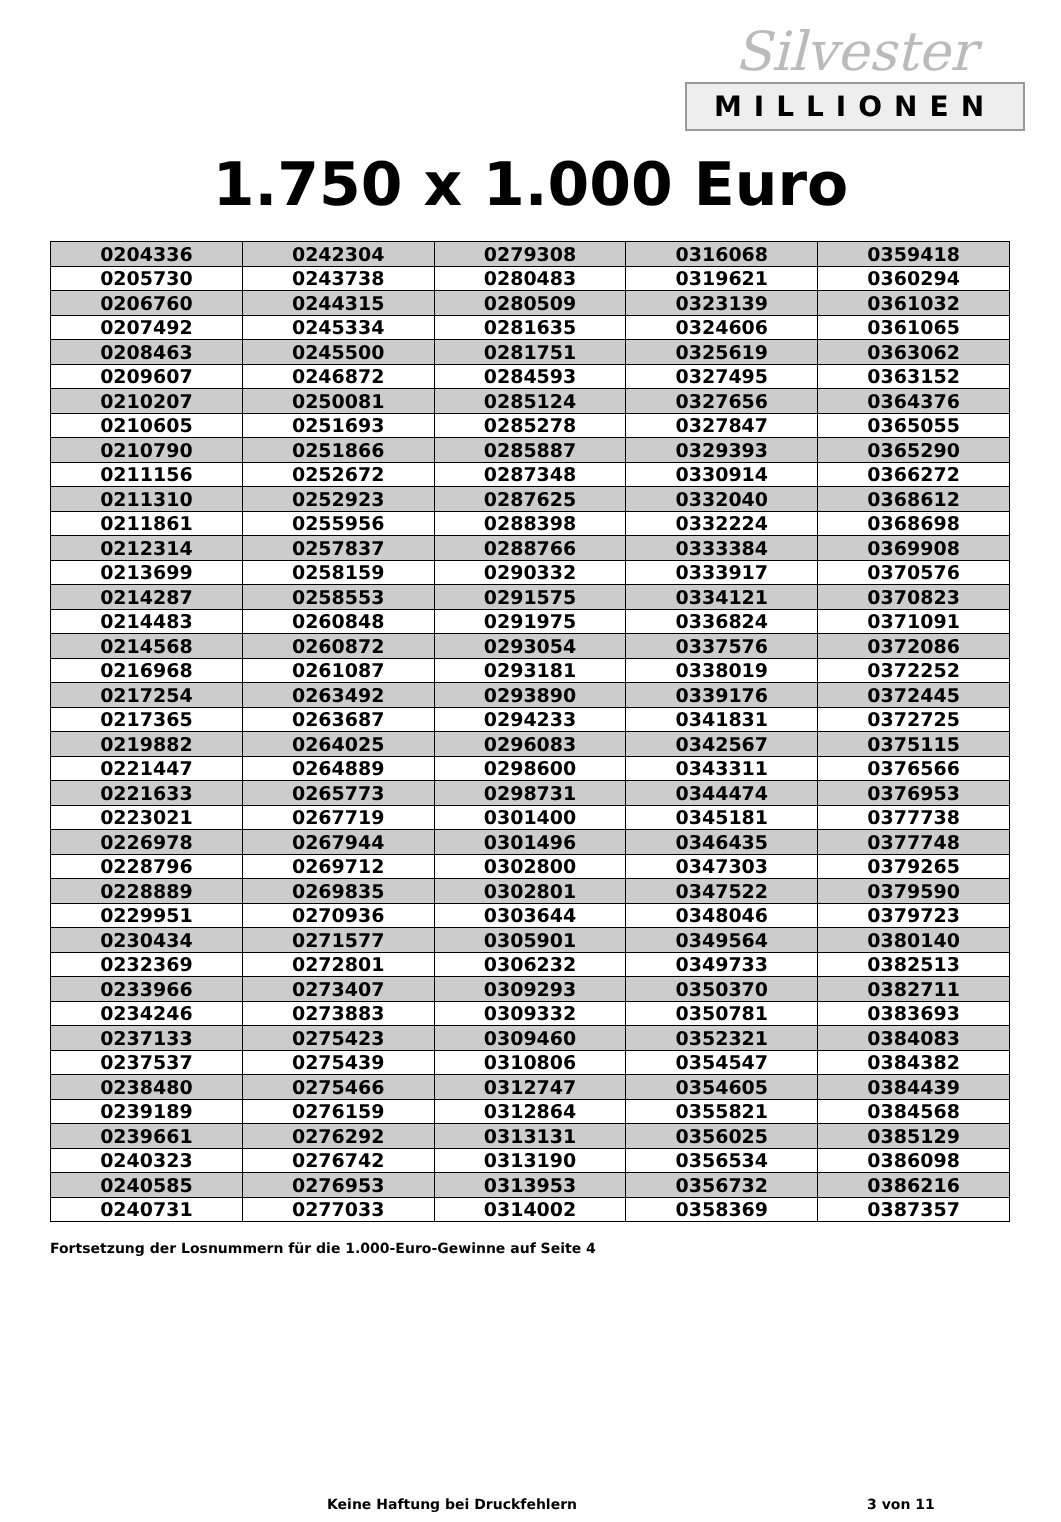Silvester
MILLIONEN
1.750 x 1.000 Euro
| 0204336 | 0242304 | 0279308 | 0316068 | 0359418 |
| 0205730 | 0243738 | 0280483 | 0319621 | 0360294 |
| 0206760 | 0244315 | 0280509 | 0323139 | 0361032 |
| 0207492 | 0245334 | 0281635 | 0324606 | 0361065 |
| 0208463 | 0245500 | 0281751 | 0325619 | 0363062 |
| 0209607 | 0246872 | 0284593 | 0327495 | 0363152 |
| 0210207 | 0250081 | 0285124 | 0327656 | 0364376 |
| 0210605 | 0251693 | 0285278 | 0327847 | 0365055 |
| 0210790 | 0251866 | 0285887 | 0329393 | 0365290 |
| 0211156 | 0252672 | 0287348 | 0330914 | 0366272 |
| 0211310 | 0252923 | 0287625 | 0332040 | 0368612 |
| 0211861 | 0255956 | 0288398 | 0332224 | 0368698 |
| 0212314 | 0257837 | 0288766 | 0333384 | 0369908 |
| 0213699 | 0258159 | 0290332 | 0333917 | 0370576 |
| 0214287 | 0258553 | 0291575 | 0334121 | 0370823 |
| 0214483 | 0260848 | 0291975 | 0336824 | 0371091 |
| 0214568 | 0260872 | 0293054 | 0337576 | 0372086 |
| 0216968 | 0261087 | 0293181 | 0338019 | 0372252 |
| 0217254 | 0263492 | 0293890 | 0339176 | 0372445 |
| 0217365 | 0263687 | 0294233 | 0341831 | 0372725 |
| 0219882 | 0264025 | 0296083 | 0342567 | 0375115 |
| 0221447 | 0264889 | 0298600 | 0343311 | 0376566 |
| 0221633 | 0265773 | 0298731 | 0344474 | 0376953 |
| 0223021 | 0267719 | 0301400 | 0345181 | 0377738 |
| 0226978 | 0267944 | 0301496 | 0346435 | 0377748 |
| 0228796 | 0269712 | 0302800 | 0347303 | 0379265 |
| 0228889 | 0269835 | 0302801 | 0347522 | 0379590 |
| 0229951 | 0270936 | 0303644 | 0348046 | 0379723 |
| 0230434 | 0271577 | 0305901 | 0349564 | 0380140 |
| 0232369 | 0272801 | 0306232 | 0349733 | 0382513 |
| 0233966 | 0273407 | 0309293 | 0350370 | 0382711 |
| 0234246 | 0273883 | 0309332 | 0350781 | 0383693 |
| 0237133 | 0275423 | 0309460 | 0352321 | 0384083 |
| 0237537 | 0275439 | 0310806 | 0354547 | 0384382 |
| 0238480 | 0275466 | 0312747 | 0354605 | 0384439 |
| 0239189 | 0276159 | 0312864 | 0355821 | 0384568 |
| 0239661 | 0276292 | 0313131 | 0356025 | 0385129 |
| 0240323 | 0276742 | 0313190 | 0356534 | 0386098 |
| 0240585 | 0276953 | 0313953 | 0356732 | 0386216 |
| 0240731 | 0277033 | 0314002 | 0358369 | 0387357 |
Fortsetzung der Losnummern für die 1.000-Euro-Gewinne auf Seite 4
Keine Haftung bei Druckfehlern 3 von 11